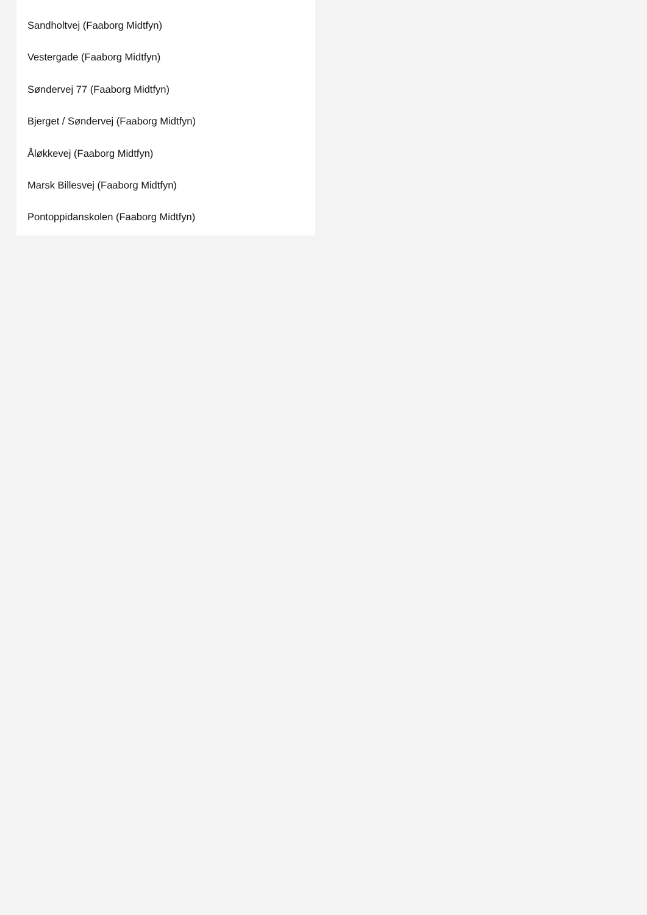Sandholtvej (Faaborg Midtfyn)
Vestergade (Faaborg Midtfyn)
Søndervej 77 (Faaborg Midtfyn)
Bjerget / Søndervej (Faaborg Midtfyn)
Åløkkevej (Faaborg Midtfyn)
Marsk Billesvej (Faaborg Midtfyn)
Pontoppidanskolen (Faaborg Midtfyn)